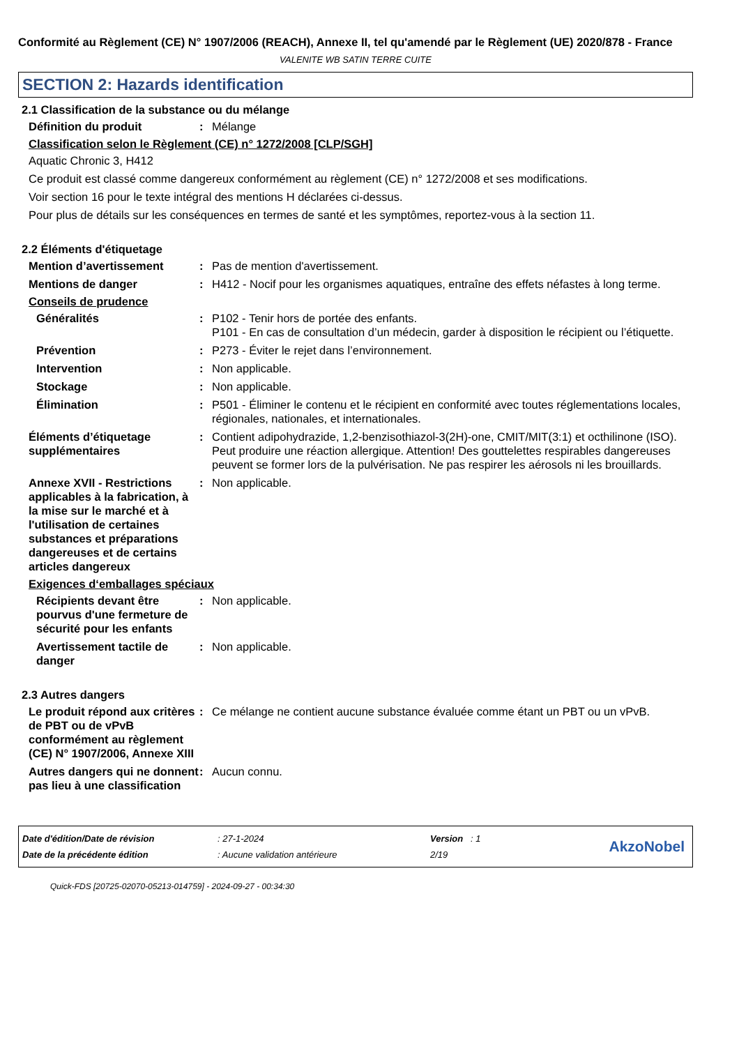Conformité au Règlement (CE) N° 1907/2006 (REACH), Annexe II, tel qu'amendé par le Règlement (UE) 2020/878 - France
VALENITE WB SATIN TERRE CUITE
SECTION 2: Hazards identification
2.1 Classification de la substance ou du mélange
Définition du produit : Mélange
Classification selon le Règlement (CE) n° 1272/2008 [CLP/SGH]
Aquatic Chronic 3, H412
Ce produit est classé comme dangereux conformément au règlement (CE) n° 1272/2008 et ses modifications.
Voir section 16 pour le texte intégral des mentions H déclarées ci-dessus.
Pour plus de détails sur les conséquences en termes de santé et les symptômes, reportez-vous à la section 11.
2.2 Éléments d'étiquetage
Mention d’avertissement : Pas de mention d'avertissement.
Mentions de danger : H412 - Nocif pour les organismes aquatiques, entraîne des effets néfastes à long terme.
Conseils de prudence
Généralités : P102 - Tenir hors de portée des enfants.
P101 - En cas de consultation d’un médecin, garder à disposition le récipient ou l’étiquette.
Prévention : P273 - Éviter le rejet dans l’environnement.
Intervention : Non applicable.
Stockage : Non applicable.
Élimination : P501 - Éliminer le contenu et le récipient en conformité avec toutes réglementations locales, régionales, nationales, et internationales.
Éléments d’étiquetage supplémentaires
: Contient adipohydrazide, 1,2-benzisothiazol-3(2H)-one, CMIT/MIT(3:1) et octhilinone (ISO). Peut produire une réaction allergique. Attention! Des gouttelettes respirables dangereuses peuvent se former lors de la pulvérisation. Ne pas respirer les aérosols ni les brouillards.
Annexe XVII - Restrictions applicables à la fabrication, à la mise sur le marché et à l'utilisation de certaines substances et préparations dangereuses et de certains articles dangereux
: Non applicable.
Exigences d‘emballages spéciaux
Récipients devant être pourvus d'une fermeture de sécurité pour les enfants
: Non applicable.
Avertissement tactile de danger
: Non applicable.
2.3 Autres dangers
Le produit répond aux critères de PBT ou de vPvB conformément au règlement (CE) N° 1907/2006, Annexe XIII
: Ce mélange ne contient aucune substance évaluée comme étant un PBT ou un vPvB.
Autres dangers qui ne donnent pas lieu à une classification
: Aucun connu.
| Date d'édition/Date de révision | : 27-1-2024 | Version : 1 |
| Date de la précédente édition | : Aucune validation antérieure | 2/19 |
AkzoNobel
Quick-FDS [20725-02070-05213-014759] - 2024-09-27 - 00:34:30